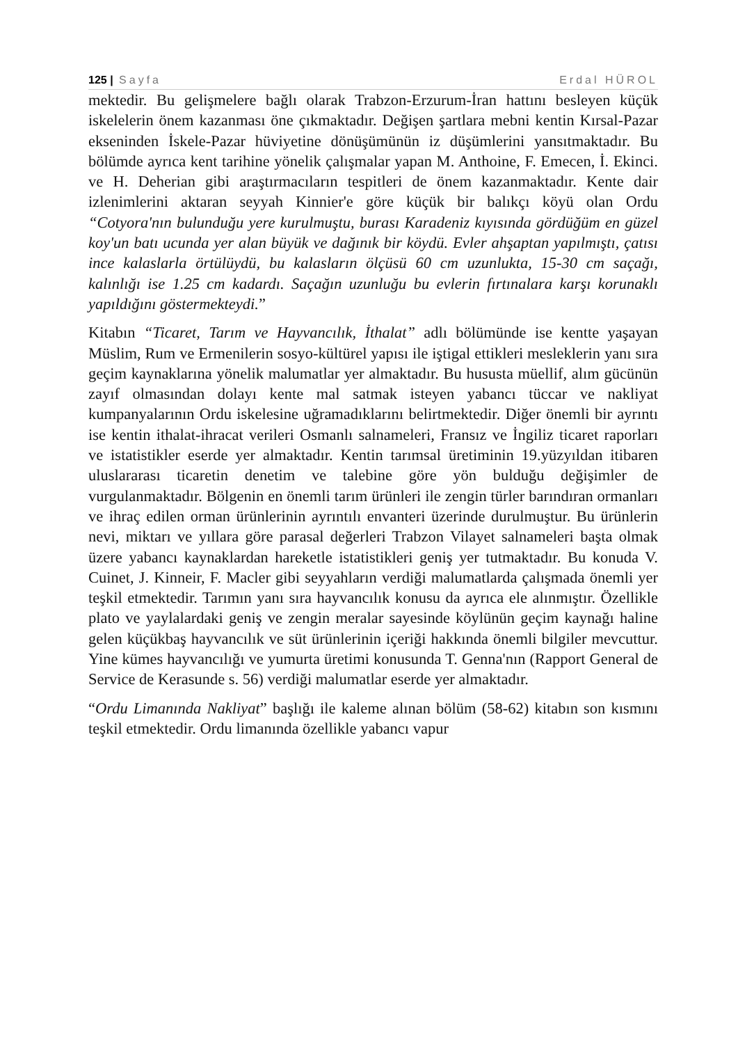125 | Sayfa Erdal HÜROL
mektedir. Bu gelişmelere bağlı olarak Trabzon-Erzurum-İran hattını besleyen küçük iskelelerin önem kazanması öne çıkmaktadır. Değişen şartlara mebni kentin Kırsal-Pazar ekseninden İskele-Pazar hüviyetine dönüşümünün iz düşümlerini yansıtmaktadır. Bu bölümde ayrıca kent tarihine yönelik çalışmalar yapan M. Anthoine, F. Emecen, İ. Ekinci. ve H. Deherian gibi araştırmacıların tespitleri de önem kazanmaktadır. Kente dair izlenimlerini aktaran seyyah Kinnier'e göre küçük bir balıkçı köyü olan Ordu “Cotyora'nın bulunduğu yere kurulmuştu, burası Karadeniz kıyısında gördüğüm en güzel koy'un batı ucunda yer alan büyük ve dağınık bir köydü. Evler ahşaptan yapılmıştı, çatısı ince kalaslarla örtülüydü, bu kalasların ölçüsü 60 cm uzunlukta, 15-30 cm saçağı, kalınlığı ise 1.25 cm kadardı. Saçağın uzunluğu bu evlerin fırtınalara karşı korunaklı yapıldığını göstermekteydi.”
Kitabın “Ticaret, Tarım ve Hayvancılık, İthalat” adlı bölümünde ise kentte yaşayan Müslim, Rum ve Ermenilerin sosyo-kültürel yapısı ile iştigal ettikleri mesleklerin yanı sıra geçim kaynaklarına yönelik malumatlar yer almaktadır. Bu hususta müellif, alım gücünün zayıf olmasından dolayı kente mal satmak isteyen yabancı tüccar ve nakliyat kumpanyalarının Ordu iskelesine uğramadıklarını belirtmektedir. Diğer önemli bir ayrıntı ise kentin ithalat-ihracat verileri Osmanlı salnameleri, Fransız ve İngiliz ticaret raporları ve istatistikler eserde yer almaktadır. Kentin tarımsal üretiminin 19.yüzyıldan itibaren uluslararası ticaretin denetim ve talebine göre yön bulduğu değişimler de vurgulanmaktadır. Bölgenin en önemli tarım ürünleri ile zengin türler barındıran ormanları ve ihraç edilen orman ürünlerinin ayrıntılı envanteri üzerinde durulmuştur. Bu ürünlerin nevi, miktarı ve yıllara göre parasal değerleri Trabzon Vilayet salnameleri başta olmak üzere yabancı kaynaklardan hareketle istatistikleri geniş yer tutmaktadır. Bu konuda V. Cuinet, J. Kinneir, F. Macler gibi seyyahların verdiği malumatlarda çalışmada önemli yer teşkil etmektedir. Tarımın yanı sıra hayvancılık konusu da ayrıca ele alınmıştır. Özellikle plato ve yaylalardaki geniş ve zengin meralar sayesinde köylünün geçim kaynağı haline gelen küçükbaş hayvancılık ve süt ürünlerinin içeriği hakkında önemli bilgiler mevcuttur. Yine kümes hayvancılığı ve yumurta üretimi konusunda T. Genna'nın (Rapport General de Service de Kerasunde s. 56) verdiği malumatlar eserde yer almaktadır.
“Ordu Limanında Nakliyat” başlığı ile kaleme alınan bölüm (58-62) kitabın son kısmını teşkil etmektedir. Ordu limanında özellikle yabancı vapur